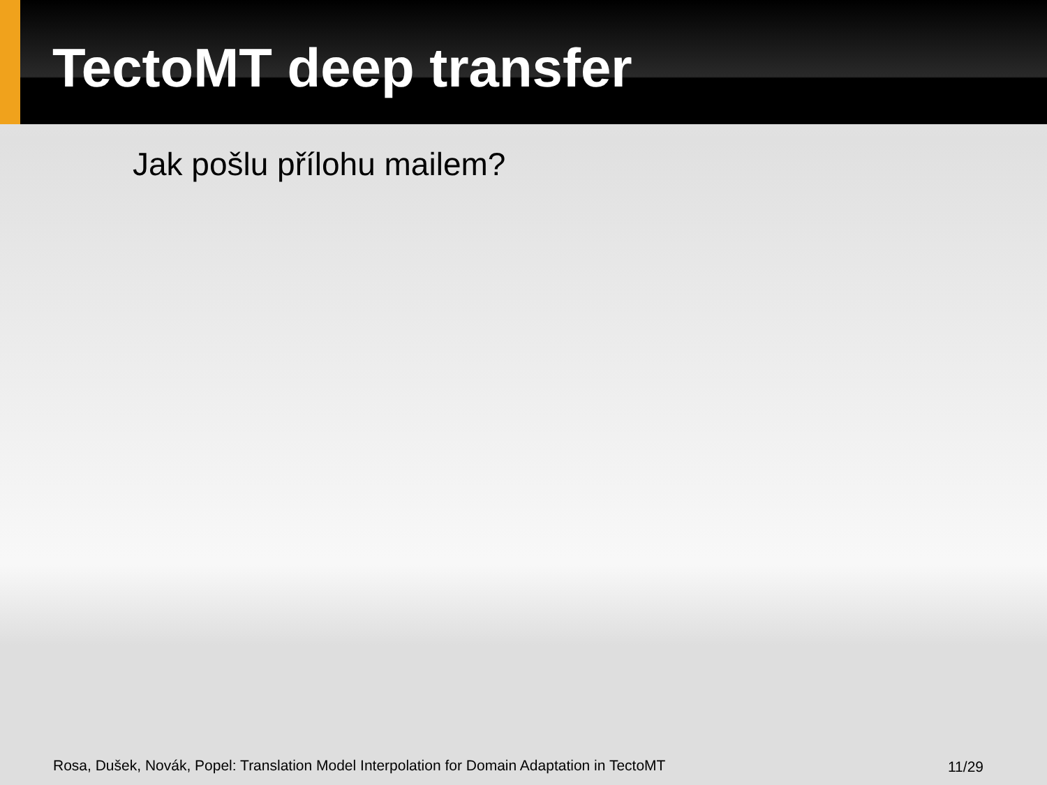TectoMT deep transfer
Jak pošlu přílohu mailem?
Rosa, Dušek, Novák, Popel: Translation Model Interpolation for Domain Adaptation in TectoMT
11/29